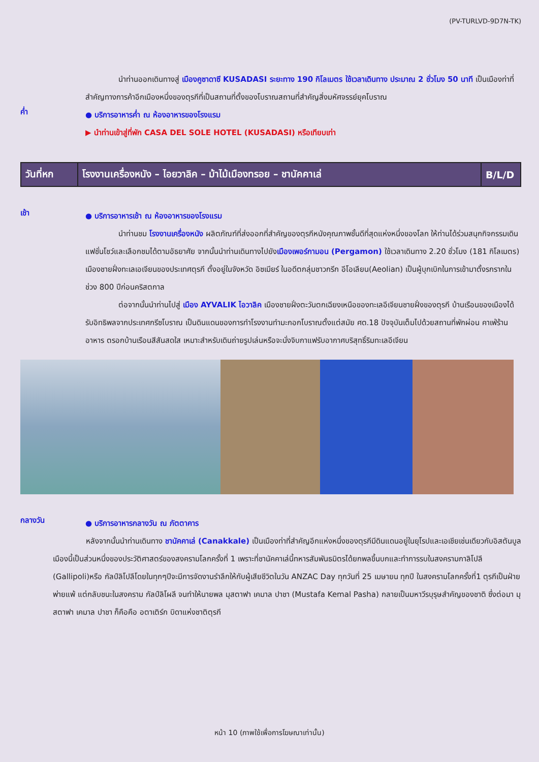(PV-TURLVD-9D7N-TK)
นำท่านออกเดินทางสู่ เมืองคูซาดาซี KUSADASI ระยะทาง 190 กิโลเมตร ใช้เวลาเดินทาง ประมาณ 2 ชั่วโมง 50 นาที เป็นเมืองท่าที่สำคัญทางการค้าอีกเมืองหนึ่งของตุรกีที่เป็นสถานที่ตั้งของโบราณสถานที่สำคัญสิ่งมหัศจรรย์ยุคโบราณ
ค่ำ
● บริการอาหารค่ำ ณ ห้องอาหารของโรงแรม
▶ นำท่านเข้าสู่ที่พัก CASA DEL SOLE HOTEL (KUSADASI) หรือเทียบเท่า
| วันที่หก | โรงงานเครื่องหนัง – ไอยวาลิค – ม้าไม้เมืองทรอย – ชานัคคาเล่ | B/L/D |
เช้า
● บริการอาหารเช้า ณ ห้องอาหารของโรงแรม
นำท่านชม โรงงานเครื่องหนัง ผลิตภัณฑ์ที่ส่งออกที่สำคัญของตุรกีหนังคุณภาพชั้นดีที่สุดแห่งหนึ่งของโลก ให้ท่านได้ร่วมสนุกกิจกรรมเดินแฟชั่นโชว์และเลือกชมได้ตามอัธยาศัย จากนั้นนำท่านเดินทางไปยังเมืองเพอร์กามอน (Pergamon) ใช้เวลาเดินทาง 2.20 ชั่วโมง (181 กิโลเมตร) เมืองชายฝั่งทะเลเอเจียนของประเทศตุรกี ตั้งอยู่ในจังหวัด อิซเมียร์ ในอดีตกลุ่มชาวกรีก อีโอเลียน(Aeolian) เป็นผู้บุกเบิกในการเข้ามาตั้งรกรากในช่วง 800 ปีก่อนคริสตกาล
ต่อจากนั้นนำท่านไปสู่ เมือง AYVALIK ไอวาลิค เมืองชายฝั่งตะวันตกเฉียงเหนือของทะเลอีเจียนชายฝั่งของตุรกี บ้านเรือนของเมืองได้รับอิทธิพลจากประเทศกรีซโบราณ เป็นดินแดนของการทำโรงงานทำมะกอกโบราณตั้งแต่สมัย ศต.18 ปัจจุบันเต็มไปด้วยสถานที่พักผ่อน คาเฟ่ร้านอาหาร ตรอกบ้านเรือนสีสันสดใส เหมาะสำหรับเดินถ่ายรูปเล่นหรือจะนั่งจิบกาแฟรับอากาศบริสุทธิ์ริมทะเลอีเจียน
กลางวัน
● บริการอาหารกลางวัน ณ ภัตตาคาร
หลังจากนั้นนำท่านเดินทาง ชานัคคาเล่ (Canakkale) เป็นเมืองท่าที่สำคัญอีกแห่งหนึ่งของตุรกีมีดินแดนอยู่ในยุโรปและเอเชียเช่นเดียวกับอิสตันบูล เมืองนี้เป็นส่วนหนึ่งของประวัติศาสตร์ของสงครามโลกครั้งที่ 1 เพราะที่ชานัคคาเล่นี้ทหารสัมพันธมิตรได้ยกพลขึ้นบกและทำการรบในสงครามกาลิโปลี (Gallipoli)หรือ กัลป์ลิโปลีโดยในทุกๆปีจะมีการจัดงานรำลึกให้กับผู้เสียชีวิตในวัน ANZAC Day ทุกวันที่ 25 เมษายน ทุกปี ในสงครามโลกครั้งที่1 ตุรกีเป็นฝ่ายพ่ายแพ้ แต่กลับชนะในสงคราม กัลป์ลิโผลี จนทำให้นายพล มุสตาฟา เคมาล ปาชา (Mustafa Kemal Pasha) กลายเป็นมหาวีรบุรุษสำคัญของชาติ ซึ่งต่อมา มุสตาฟา เคมาล ปาชา ก็คือคือ อตาเติร์ก บิดาแห่งชาติตุรกี
หน้า 10 (ภาพใช้เพื่อการโฆษณาเท่านั้น)